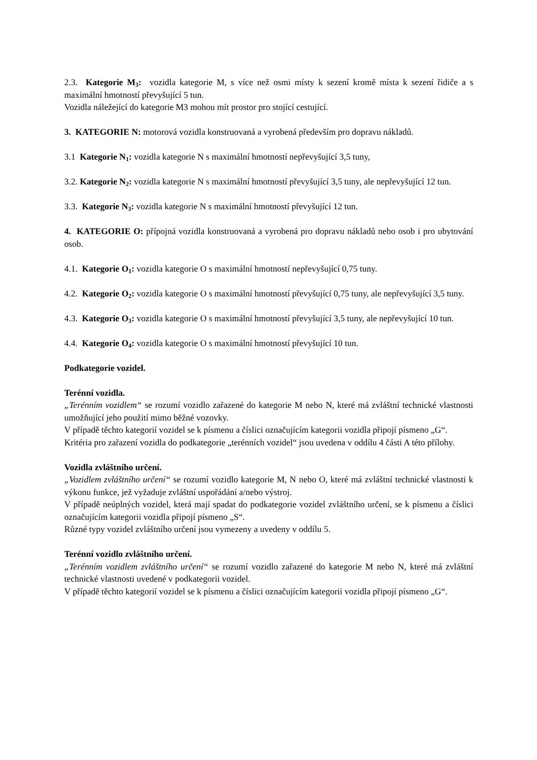2.3. Kategorie M<sub>3</sub>: vozidla kategorie M, s více než osmi místy k sezení kromě místa k sezení řidiče a s maximální hmotností převyšující 5 tun.
Vozidla náležející do kategorie M3 mohou mít prostor pro stojící cestující.
3. KATEGORIE N: motorová vozidla konstruovaná a vyrobená především pro dopravu nákladů.
3.1 Kategorie N<sub>1</sub>: vozidla kategorie N s maximální hmotností nepřevyšující 3,5 tuny,
3.2. Kategorie N<sub>2</sub>: vozidla kategorie N s maximální hmotností převyšující 3,5 tuny, ale nepřevyšující 12 tun.
3.3. Kategorie N<sub>3</sub>: vozidla kategorie N s maximální hmotností převyšující 12 tun.
4. KATEGORIE O: přípojná vozidla konstruovaná a vyrobená pro dopravu nákladů nebo osob i pro ubytování osob.
4.1. Kategorie O<sub>1</sub>: vozidla kategorie O s maximální hmotností nepřevyšující 0,75 tuny.
4.2. Kategorie O<sub>2</sub>: vozidla kategorie O s maximální hmotností převyšující 0,75 tuny, ale nepřevyšující 3,5 tuny.
4.3. Kategorie O<sub>3</sub>: vozidla kategorie O s maximální hmotností převyšující 3,5 tuny, ale nepřevyšující 10 tun.
4.4. Kategorie O<sub>4</sub>: vozidla kategorie O s maximální hmotností převyšující 10 tun.
Podkategorie vozidel.
Terénní vozidla.
„Terénním vozidlem“ se rozumí vozidlo zařazené do kategorie M nebo N, které má zvláštní technické vlastnosti umožňující jeho použití mimo běžné vozovky.
V případě těchto kategorií vozidel se k písmenu a číslici označujícím kategorii vozidla připojí písmeno „G“.
Kritéria pro zařazení vozidla do podkategorie „terénních vozidel“ jsou uvedena v oddílu 4 části A této přílohy.
Vozidla zvláštního určení.
„Vozidlem zvláštního určení“ se rozumí vozidlo kategorie M, N nebo O, které má zvláštní technické vlastnosti k výkonu funkce, jež vyžaduje zvláštní uspořádání a/nebo výstroj.
V případě neúplných vozidel, která mají spadat do podkategorie vozidel zvláštního určení, se k písmenu a číslici označujícím kategorii vozidla připojí písmeno „S“.
Různé typy vozidel zvláštního určení jsou vymezeny a uvedeny v oddílu 5.
Terénní vozidlo zvláštního určení.
„Terénním vozidlem zvláštního určení“ se rozumí vozidlo zařazené do kategorie M nebo N, které má zvláštní technické vlastnosti uvedené v podkategorii vozidel.
V případě těchto kategorií vozidel se k písmenu a číslici označujícím kategorii vozidla připojí písmeno „G“.